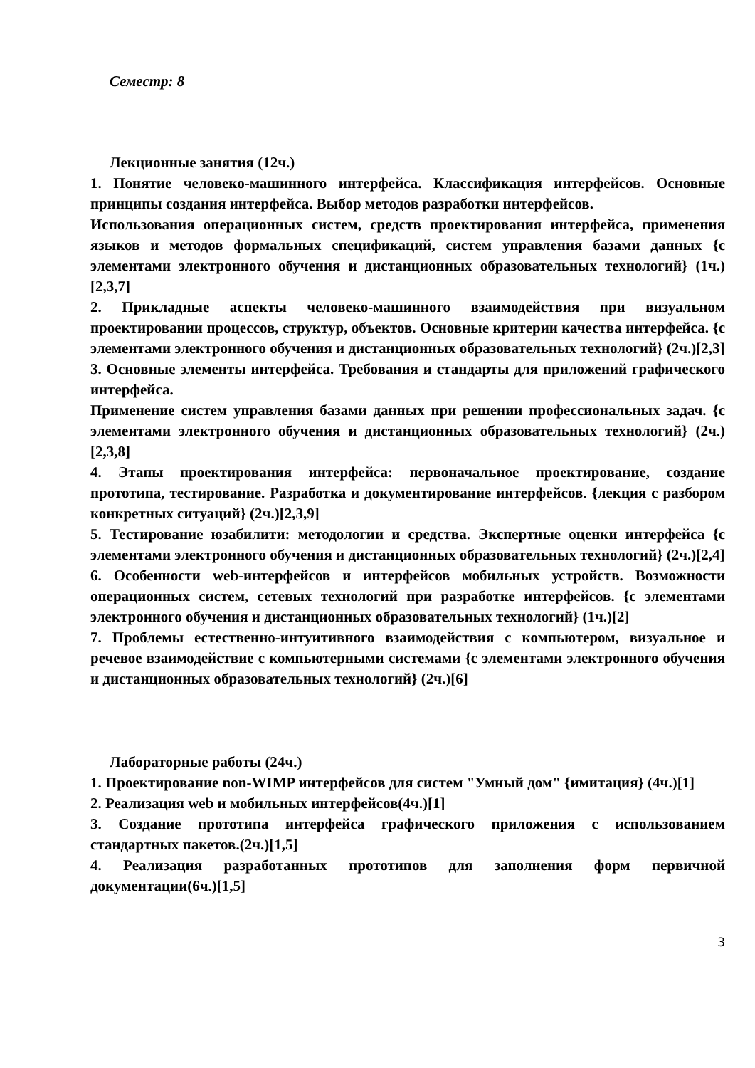Семестр: 8
Лекционные занятия (12ч.)
1. Понятие человеко-машинного интерфейса. Классификация интерфейсов. Основные принципы создания интерфейса. Выбор методов разработки интерфейсов.
Использования операционных систем, средств проектирования интерфейса, применения языков и методов формальных спецификаций, систем управления базами данных {с элементами электронного обучения и дистанционных образовательных технологий} (1ч.)[2,3,7]
2. Прикладные аспекты человеко-машинного взаимодействия при визуальном проектировании процессов, структур, объектов. Основные критерии качества интерфейса. {с элементами электронного обучения и дистанционных образовательных технологий} (2ч.)[2,3]
3. Основные элементы интерфейса. Требования и стандарты для приложений графического интерфейса.
Применение систем управления базами данных при решении профессиональных задач. {с элементами электронного обучения и дистанционных образовательных технологий} (2ч.)[2,3,8]
4. Этапы проектирования интерфейса: первоначальное проектирование, создание прототипа, тестирование. Разработка и документирование интерфейсов. {лекция с разбором конкретных ситуаций} (2ч.)[2,3,9]
5. Тестирование юзабилити: методологии и средства. Экспертные оценки интерфейса {с элементами электронного обучения и дистанционных образовательных технологий} (2ч.)[2,4]
6. Особенности web-интерфейсов и интерфейсов мобильных устройств. Возможности операционных систем, сетевых технологий при разработке интерфейсов. {с элементами электронного обучения и дистанционных образовательных технологий} (1ч.)[2]
7. Проблемы естественно-интуитивного взаимодействия с компьютером, визуальное и речевое взаимодействие с компьютерными системами {с элементами электронного обучения и дистанционных образовательных технологий} (2ч.)[6]
Лабораторные работы (24ч.)
1. Проектирование non-WIMP интерфейсов для систем "Умный дом" {имитация} (4ч.)[1]
2. Реализация web и мобильных интерфейсов(4ч.)[1]
3. Создание прототипа интерфейса графического приложения с использованием стандартных пакетов.(2ч.)[1,5]
4. Реализация разработанных прототипов для заполнения форм первичной документации(6ч.)[1,5]
3